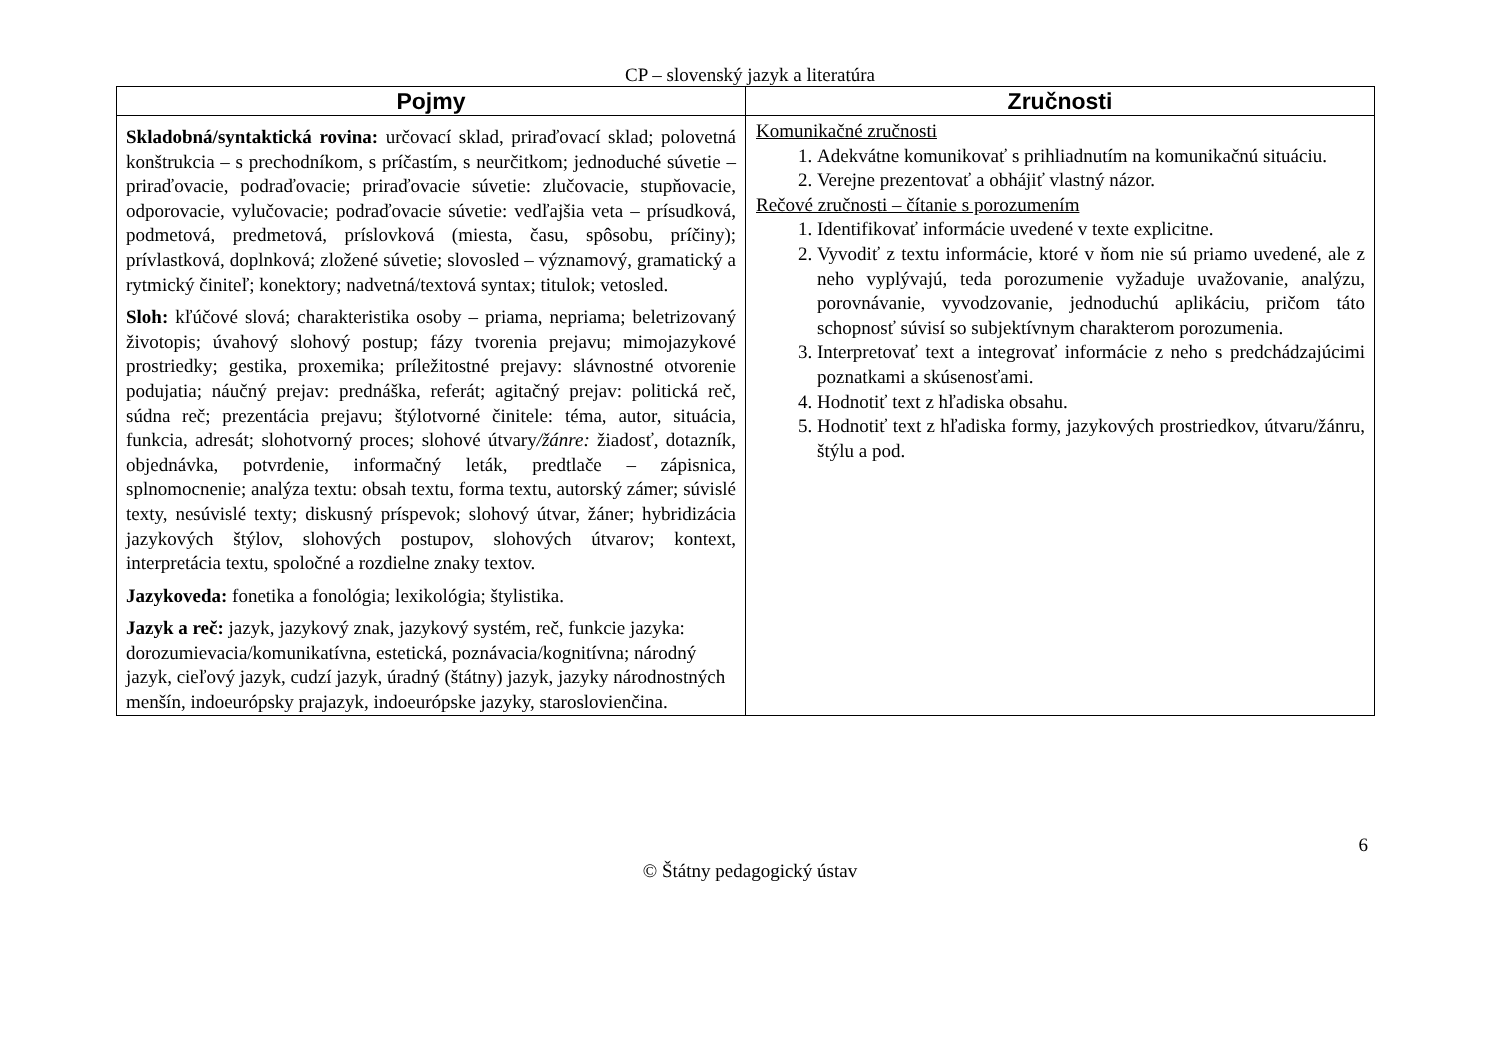CP – slovenský jazyk a literatúra
| Pojmy | Zručnosti |
| --- | --- |
| Skladobná/syntaktická rovina: určovací sklad, priraďovací sklad; polovetná konštrukcia – s prechodníkom, s príčastím, s neurčitkom; jednoduché súvetie – priraďovacie, podraďovacie; priraďovacie súvetie: zlučovacie, stupňovacie, odporovacie, vylučovacie; podraďovacie súvetie: vedľajšia veta – prísudková, podmetová, predmetová, príslovková (miesta, času, spôsobu, príčiny); prívlastková, doplnková; zložené súvetie; slovosled – významový, gramatický a rytmický činiteľ; konektory; nadvetná/textová syntax; titulok; vetosled. Sloh: kľúčové slová; charakteristika osoby – priama, nepriama; beletrizovaný životopis; úvahový slohový postup; fázy tvorenia prejavu; mimojazykové prostriedky; gestika, proxemika; príležitostné prejavy: slávnostné otvorenie podujatia; náučný prejav: prednáška, referát; agitačný prejav: politická reč, súdna reč; prezentácia prejavu; štýlotvorné činitele: téma, autor, situácia, funkcia, adresát; slohotvorný proces; slohové útvary /žánre: žiadosť, dotazník, objednávka, potvrdenie, informačný leták, predtlače – zápisnica, splnomocnenie; analýza textu: obsah textu, forma textu, autorský zámer; súvislé texty, nesúvislé texty; diskusný príspevok; slohový útvar, žáner; hybridizácia jazykových štýlov, slohových postupov, slohových útvarov; kontext, interpretácia textu, spoločné a rozdielne znaky textov. Jazykoveda: fonetika a fonológia; lexikológia; štylistika. Jazyk a reč: jazyk, jazykový znak, jazykový systém, reč, funkcie jazyka: dorozumievacia/komunikatívna, estetická, poznávacia/kognitívna; národný jazyk, cieľový jazyk, cudzí jazyk, úradný (štátny) jazyk, jazyky národnostných menšín, indoeurópsky prajazyk, indoeurópske jazyky, staroslovienčina. | Komunikačné zručnosti 1. Adekvátne komunikovať s prihliadnutím na komunikačnú situáciu. 2. Verejne prezentovať a obhájiť vlastný názor. Rečové zručnosti – čítanie s porozumením 1. Identifikovať informácie uvedené v texte explicitne. 2. Vyvodiť z textu informácie, ktoré v ňom nie sú priamo uvedené, ale z neho vyplývajú, teda porozumenie vyžaduje uvažovanie, analýzu, porovnávanie, vyvodzovanie, jednoduchú aplikáciu, pričom táto schopnosť súvisí so subjektívnym charakterom porozumenia. 3. Interpretovať text a integrovať informácie z neho s predchádzajúcimi poznatkami a skúsenosťami. 4. Hodnotiť text z hľadiska obsahu. 5. Hodnotiť text z hľadiska formy, jazykových prostriedkov, útvaru/žánru, štýlu a pod. |
6
© Štátny pedagogický ústav